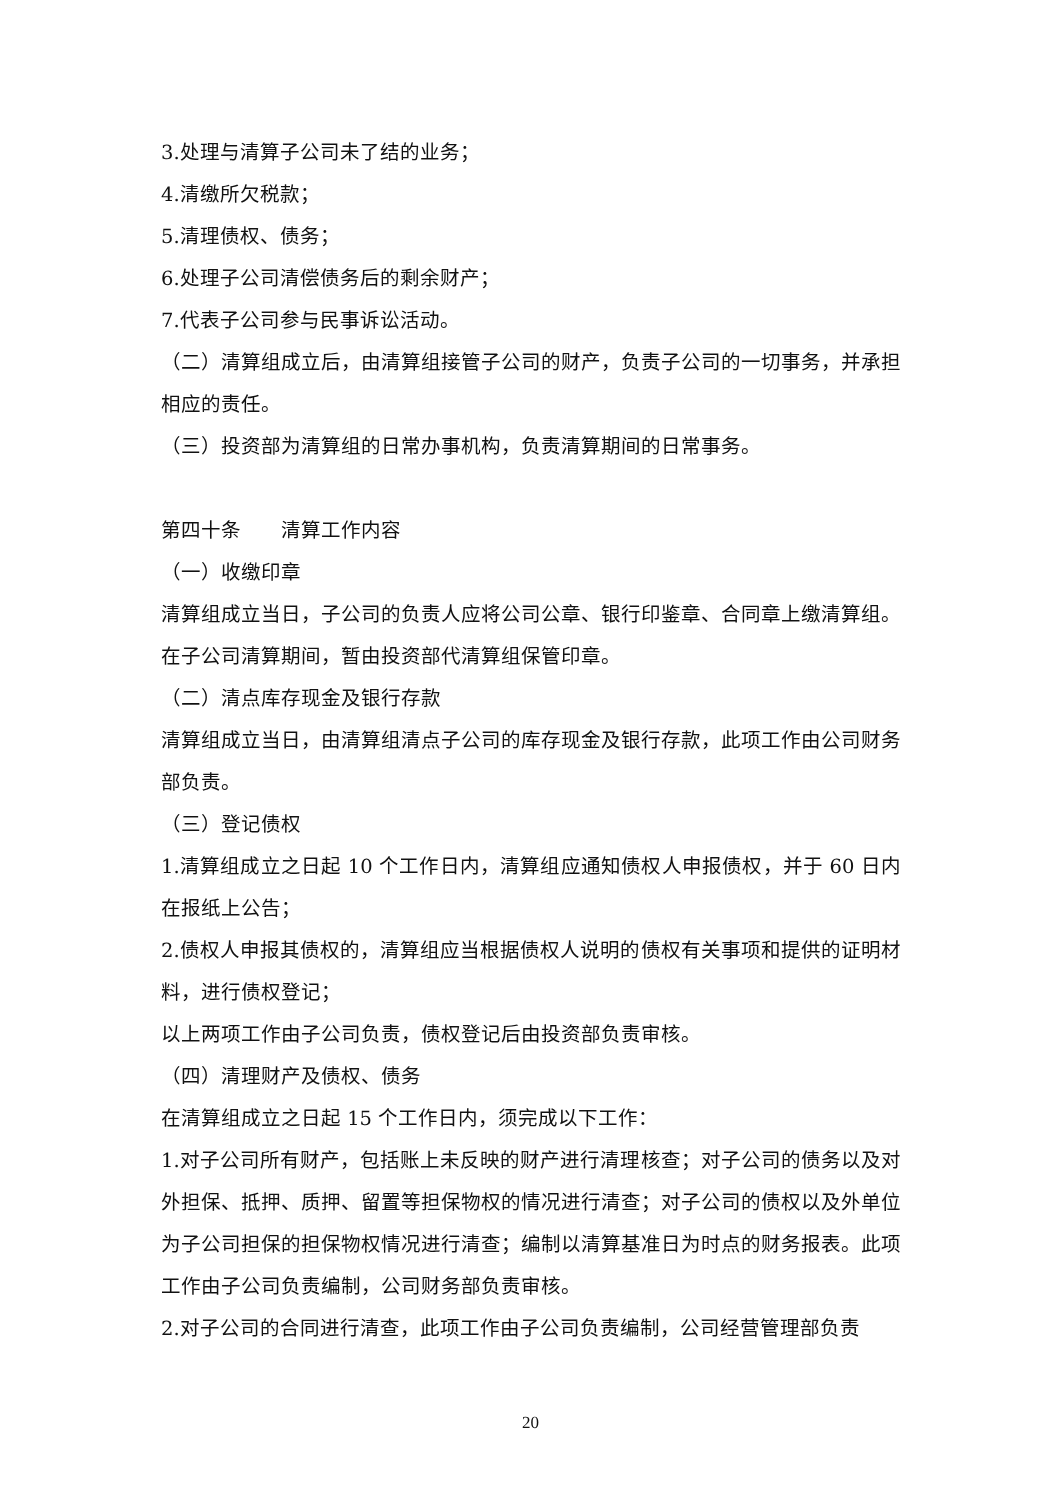3.处理与清算子公司未了结的业务；
4.清缴所欠税款；
5.清理债权、债务；
6.处理子公司清偿债务后的剩余财产；
7.代表子公司参与民事诉讼活动。
（二）清算组成立后，由清算组接管子公司的财产，负责子公司的一切事务，并承担相应的责任。
（三）投资部为清算组的日常办事机构，负责清算期间的日常事务。
第四十条　　清算工作内容
（一）收缴印章
清算组成立当日，子公司的负责人应将公司公章、银行印鉴章、合同章上缴清算组。在子公司清算期间，暂由投资部代清算组保管印章。
（二）清点库存现金及银行存款
清算组成立当日，由清算组清点子公司的库存现金及银行存款，此项工作由公司财务部负责。
（三）登记债权
1.清算组成立之日起 10 个工作日内，清算组应通知债权人申报债权，并于 60 日内在报纸上公告；
2.债权人申报其债权的，清算组应当根据债权人说明的债权有关事项和提供的证明材料，进行债权登记；
以上两项工作由子公司负责，债权登记后由投资部负责审核。
（四）清理财产及债权、债务
在清算组成立之日起 15 个工作日内，须完成以下工作：
1.对子公司所有财产，包括账上未反映的财产进行清理核查；对子公司的债务以及对外担保、抵押、质押、留置等担保物权的情况进行清查；对子公司的债权以及外单位为子公司担保的担保物权情况进行清查；编制以清算基准日为时点的财务报表。此项工作由子公司负责编制，公司财务部负责审核。
2.对子公司的合同进行清查，此项工作由子公司负责编制，公司经营管理部负责
20